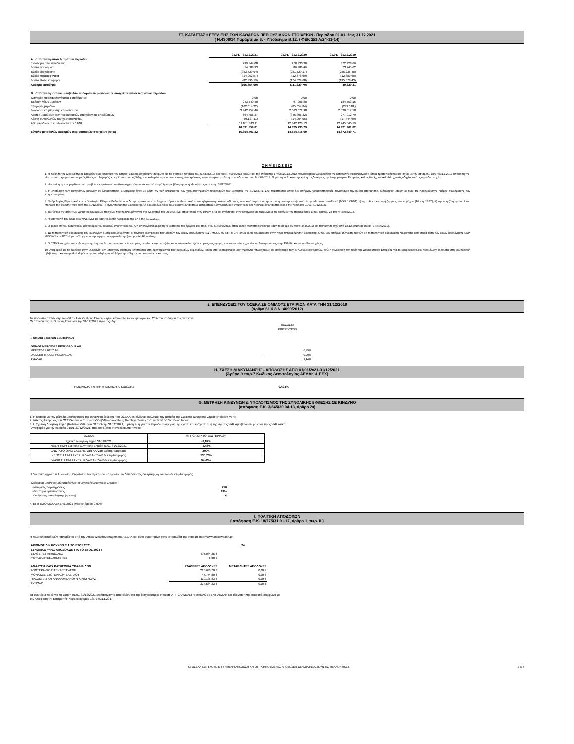ΣΤ. ΚΑΤΑΣΤΑΣΗ ΕΞΕΛΙΞΗΣ ΤΩΝ ΚΑΘΑΡΩΝ ΠΕΡΙΟΥΣΙΑΚΩΝ ΣΤΟΙΧΕΙΩΝ - Περιόδου 01.01. έως 31.12.2021
( Ν.4308/14 Παράρτημα Β. - Υπόδειγμα Β.12. / ΦΕΚ 251 Α/24-11-14)
| | 01.01. - 31.12.2021 | 01.01. - 31.12.2020 | 01.01. - 31.12.2019 |
| Α. Κατάσταση αποτελεσμάτων περιόδου | | | |
| Εισόδημα από επενδύσεις | 299.344,08 | 270.930,38 | 372.428,66 |
| Λοιπά εισοδήματα | 14.589,93 | 86.986,46 | 73.245,62 |
| Έξοδα διαχείρισης | (383.529,94) | (281.729,17) | (286.235,48) |
| Έξοδα θεματοφύλακα | (14.062,57) | (12.678,69) | (12.880,68) |
| Λοιπά έξοδα και φόροι | (82.996,19) | (174.829,68) | (195.878,43) |
| Καθαρό εισόδημα | (166.654,69) | (111.320,70) | 49.320,31 |
| Β. Κατάσταση λοιπών μεταβολών καθαρών περιουσιακών στοιχείων αποτελεσμάτων περιόδου | | | |
| Διανομές και επανεπενδύσεις εισοδήματος | 0,00 | 0,00 | 0,00 |
| Έκδοση νέων μεριδίων | 243.740,40 | 67.006,80 | 184.753,15 |
| Εξαγορές μεριδίων | (162.014,22) | (85.654,84) | (299.318,) |
| Διαφορές επιμέτρησης επενδύσεων | 3.942.957,46 | 2.663.071,98 | 2.530.517,58 |
| Λοιπές μεταβολές των περιουσιακών στοιχείων και επενδύσεων | 664.456,37 | (346.806,32) | 277.912,79 |
| Κόστη συναλλαγών του χαρτοφυλακίου | (9.127,11) | (14.004,96) | (17.444,69) |
| Αξία μεριδίων σε κυκλοφορία την 01/01 | 11.851.343,11 | 12.342.123,13 | 12.245.540,19 |
| | 16.531.356,01 | 14.625.735,79 | 14.921.961,02 |
| Σύνολο μεταβολών καθαρών περιουσιακών στοιχείων (Α+Β) | 16.364.701,32 | 14.514.415,09 | 14.872.640,71 |
Σ Η Μ Ε Ι Ω Σ Ε Ι Σ
1. Η διοίκηση της Διαχειρίστριας Εταιρείας έχει καταρτίσει την Ετήσια Έκθεση Διαχείρισης σύμφωνα με τις σχετικές διατάξεις του Ν.4308/2014 και του Ν. 4099/2012 καθώς και της απόφασης 17/633/20.12.2012 του Διοικητικού Συμβουλίου της Επιτροπής Κεφαλαιαγοράς, όπως τροποποιήθηκε και ισχύει με την υπ' αριθμ. 18/775/31.1.2017 απόφασή της. Η κατάσταση χρηματοοικονομικής θέσης (ισολογισμός) και η Κατάσταση εξέλιξης των καθαρών περιουσιακών στοιχείων χρήσεως, καταρτίστηκαν με βάση τα υποδείγματα του Ν.4308/2014, Παράρτημα Β, κατά την κρίση της διοίκησης της Διαχειρίστριας Εταιρείας, καθώς δεν έχουν εκδοθεί σχετικές οδηγίες από τις αρμόδιες αρχές.
2. Η αποτίμηση των μεριδίων των αμοιβαίων κεφαλαίων που διαπραγματεύονται σε ενεργό αγορά έγινε με βάση την τιμή κλεισίματος αυτών της 31/12/2021.
3. Η αποτίμηση των εισηγμένων μετοχών σε Χρηματιστήρια Εξωτερικού έγινε με βάση την τιμή κλεισίματος των χρηματιστηριακών συναλλαγών τοις μετρητοίς της 31/12/2021. Στις περιπτώσεις όπου δεν υπήρχαν χρηματιστηριακές συναλλαγές την ημέρα αποτίμησης, ελήφθησαν υπόψη οι τιμές της προηγούμενης ημέρας συνεδρίασης των Χρηματιστηρίων.
4. Οι Ομολογίες Εξωτερικού και οι Ομολογίες Ελλήνων Εκδοτών που διαπραγματεύονται σε Χρηματιστήρια του εξωτερικού αποτιμήθηκαν στην εύλογη αξία τους, που κατά περίπτωση ήταν η τιμή που προέκυψε από: i) την τελευταία συναλλαγή (BGN ή CBBT), ii) τη σταθμισμένη τιμή ζήτησης των παρόχων (BGN ή CBBT), iii) την τιμή ζήτησης του Lead Manager της έκδοσής τους κατά την 31/12/2021 - (Πηγή Αποτίμησης Bloomberg). Οι δουλευμένοι τόκοι τους εμφανίζονται στους μεταβατικούς λογαριασμούς Ενεργητικού και περιλαμβάνονται στα έσοδα της περιόδου 01/01- 31/12/2021.
5. Το σύνολο της αξίας των χρηματοοικονομικών στοιχείων που περιλαμβάνονται στο ενεργητικό του ΟΣΕΚΑ, έχει επιμετρηθεί στην εύλογη αξία και εντάσσεται στην κατηγορία α) σύμφωνα με τις διατάξεις της παραγράφου 12 του άρθρου 24 του Ν. 4308/2014.
6. Η μετατροπή των USD σε ΕΥΡΩ, έγινε με βάση το Δελτίο Αναφοράς της ΕΚΤ της 31/12/2021.
7. Ο φόρος επί του εξαμηνιαίου μέσου όρου του καθαρού ενεργητικού του Α/Κ υπολογίζεται με βάση τις διατάξεις του άρθρου 103 παρ. 3 του Ν.4099/2012, όπως αυτές τροποποιήθηκαν με βάση το άρθρο 56 του ν. 4646/2019 και τέθηκαν σε ισχύ από 12.12.2019 (άρθρο 86, ν.4646/2019).
8. Ως πιστοληπτική διαβάθμιση των ομολόγων εξωτερικού λαμβάνεται η σύνθεση (composite) των δεικτών των οίκων αξιολόγησης S&P, MOODYS και FITCH, όπως αυτή δημοσιεύεται στην πηγή πληροφόρησης Bloomberg. Όπου δεν υπάρχει σύνθεση δεικτών ως πιστοληπτική διαβάθμιση λαμβάνεται κατά σειρά αυτή των οίκων αξιολόγησης S&P, MOODYS και FITCH, με ανάλογη προσαρμογή σε μορφή σύνθεσης (composite) Bloomberg.
9. Ο ΟΣΕΚΑ στοχεύει στην εξισορροπημένη τοποθέτηση των κεφαλαίων κυρίως μεταξύ μετοχικών αξιών και ομολογιακών αξιών, κυρίως στις αγορές των ευρωπαϊκών χωρών και δευτερευόντως στην Ελλάδα και τις υπόλοιπες χώρες.
10. Αναφορικά με τις εξελίξεις στην Ουκρανία, δεν υπάρχουν ιδιαίτερες επιπτώσεις στη δραστηριότητα των αμοιβαίων κεφαλαίων, καθώς στο χαρτοφυλάκιο δεν τηρούνται τίτλοι χρέους και αξιόγραφα των εμπλεκόμενων κρατών, ενώ η γενικότερη ανησυχία της Διαχειρίστριας Εταιρείας για το μακροοικονομικό περιβάλλον εδράζεται στη γεωπολιτική αβεβαιότητα και στο ρυθμό κλιμάκωσης του πληθωρισμού λόγω της αύξησης του ενεργειακού κόστους.
Ζ. ΕΠΕΝΔΥΣΕΙΣ ΤΟΥ ΟΣΕΚΑ ΣΕ ΟΜΙΛΟΥΣ ΕΤΑΙΡΙΩΝ ΚΑΤΑ ΤΗΝ 31/12/2019
(άρθρο 61 § 8 Ν. 4099/2012)
Τα ποσοστά Επένδυσης του ΟΣΕΚΑ σε Ομίλους Εταιριών ήταν κάτω από το νόμιμο όριο του 20% του Καθαρού Ενεργητικού.
Οι Επενδύσεις σε Ομίλους Εταιριών την 31/12/2021 είχαν ως εξής:
| | ΠΟΣΟΣΤΑ ΕΠΕΝΔΥΣΕΩΝ |
| Ι. ΟΜΙΛΟΙ ΕΤΑΙΡΙΩΝ ΕΞΩΤΕΡΙΚΟΥ | |
| ΟΜΙΛΟΣ MERCEDES BENZ GROUP AG | |
| MERCEDES BENZ AG | 0,95% |
| DAIMLER TRUCKS HOLDING AG | 0,29% |
| ΣΥΝΟΛΟ | 1,24% |
Η. ΣΧΕΣΗ ΔΙΑΚΥΜΑΝΣΗΣ - ΑΠΟΔΟΣΗΣ ΑΠΟ 01/01/2021-31/12/2021
(Άρθρο 9 παρ.7 Κώδικας Δεοντολογίας ΑΕΔΑΚ & ΕΕΧ)
ΗΜΕΡΗΣΙΑ ΤΥΠΙΚΗ ΑΠΟΚΛΙΣΗ ΑΠΟΔΟΣΗΣ 0,494%
Θ. ΜΕΤΡΗΣΗ ΚΙΝΔΥΝΩΝ & ΥΠΟΛΟΓΙΣΜΟΣ ΤΗΣ ΣΥΝΟΛΙΚΗΣ ΕΚΘΕΣΗΣ ΣΕ ΚΙΝΔΥΝΟ
(απόφαση Ε.Κ. 3/645/30.04.13, άρθρο 20)
1. Η Εταιρία για την μέθοδο υπολογισμού της συνολικής έκθεσης του ΟΣΕΚΑ σε κίνδυνο ακολουθεί την μέθοδο της Σχετικής Δυνητικής Ζημιάς (Relative VaR).
2. Δείκτης Αναφοράς του ΟΣΕΚΑ είναι ο Eurostoxx50e(50%)-Bloomberg Barclays Series E-Euro Govt 5-10Yr Bond Index .
3. Η Σχετική Δυνητική Ζημιά (Relative VaR) του ΟΣΕΚΑ την 31/12/2021, η μέση τιμή για την περίοδο αναφοράς, η μέγιστη και ελάχιστη τιμή της σχέσης VaR Αμοιβαίου Κεφαλαίου προς VaR Δείκτη
Αναφοράς για την περίοδο 01/01-31/12/2021, παρουσιάζεται στονακόλουθο πίνακα :
| ΟΣΕΚΑ | ATTICA ΜΙΚΤΟ ΕΞΩΤΕΡΙΚΟΥ |
| Σχετική Δυνητική Ζημιά 31/12/2021 | -2,87% |
| ΜΕΣΗ ΤΙΜΗ Σχετικής Δυνητικής Ζημιάς 01/01-31/12/2021 | -4,46% |
| ΑΝΩΤΑΤΟ ΟΡΙΟ ΣΧΕΣΗΣ VaR AK/VaR Δείκτη Αναφοράς | 200% |
| ΜΕΓΙΣΤΗ ΤΙΜΗ ΣΧΕΣΗΣ VaR AK/ VaR Δείκτη Αναφοράς | 130,75% |
| ΕΛΑΧΙΣΤΗ ΤΙΜΗ ΣΧΕΣΗΣ VaR AK/ VaR Δείκτη Αναφοράς | 94,63% |
Η δυνητική ζημιά του Αμοιβαίου Κεφαλαίου δεν πρέπει να υπερβαίνει το διπλάσιο της δυνητικής ζημιάς του Δείκτη Αναφοράς.
| Δεδομένα υπολογισμού υποδείγματος Σχετικής Δυνητικής Ζημιάς: | |
| - Ιστορικές παρατηρήσεις | 250 |
| - Διάστημα εμπιστοσύνης | 99% |
| - Ορίζοντας Διακράτησης (ημέρες) | 5 |
4. ΕΠΙΠΕΔΟ ΜΟΧΛΕΥΣΗΣ 2021 (Μέσος όρος): 0,00%
Ι. ΠΟΛΙΤΙΚΗ ΑΠΟΔΟΧΩΝ
( απόφαση Ε.Κ. 18/775/31.01.17, άρθρο 1, παρ. ΙΙ )
Η πολιτική αποδοχών καθορίζεται από την Attica Wealth Management ΑΕΔΑΚ και είναι αναρτημένη στην ιστοσελίδα της εταιρίας http://www.atticawealth.gr
| ΑΡΙΘΜΟΣ ΔΙΚΑΙΟΥΧΩΝ ΓΙΑ ΤΟ ΕΤΟΣ 2021 : | | 24 |
| ΣΥΝΟΛΙΚΟ ΥΨΟΣ ΑΠΟΔΟΧΩΝ ΓΙΑ ΤΟ ΕΤΟΣ 2021 : | | |
| ΣΤΑΘΕΡΕΣ ΑΠΟΔΟΧΕΣ | 497.084,25 € | |
| ΜΕΤΑΒΛΗΤΕΣ ΑΠΟΔΟΧΕΣ | 0,00 € | |
| ΑΝΑΛΥΣΗ ΚΑΤΑ ΚΑΤΗΓΟΡΙΑ ΥΠΑΛΛΗΛΩΝ | ΣΤΑΘΕΡΕΣ ΑΠΟΔΟΧΕΣ | ΜΕΤΑΒΛΗΤΕΣ ΑΠΟΔΟΧΕΣ |
| ΑΝΩΤΕΡΑ ΔΙΟΙΚΗΤΙΚΑ ΣΤΕΛΕΧΗ | 218.693,70 € | 0,00 € |
| ΜΟΝΑΔΕΣ ΕΣΩΤΕΡΙΚΟΥ ΕΛΕΓΧΟΥ | 45.754,80 € | 0,00 € |
| ΠΡΟΣΩΠΑ ΠΟΥ ΑΝΑΛΑΜΒΑΝΟΥΝ ΚΙΝΔΥΝΟΥΣ | 110.135,83 € | 0,00 € |
| ΣΥΝΟΛΟ | 374.584,33 € | 0,00 € |
Τα ανωτέρω ποσά για τη χρήση 01/01-31/12/2021 επιβάρυναν τα αποτελέσματα της διαχειρίστριας εταιρίας ATTICA WEALTH MANAGEMENT ΑΕΔΑΚ και τίθενται πληροφοριακά σύμφωνα με
την Απόφαση της Επιτροπής Κεφαλαιαγοράς 18/775/31.1.2017 .
ΟΙ ΟΣΕΚΑ ΔΕΝ ΕΧΟΥΝ ΕΓΓΥΗΜΕΝΗ ΑΠΟΔΟΣΗ ΚΑΙ ΟΙ ΠΡΟΗΓΟΥΜΕΝΕΣ ΑΠΟΔΟΣΕΙΣ ΔΕΝ ΔΙΑΣΦΑΛΙΖΟΥΝ ΤΙΣ ΜΕΛΛΟΝΤΙΚΕΣ 3 of 4